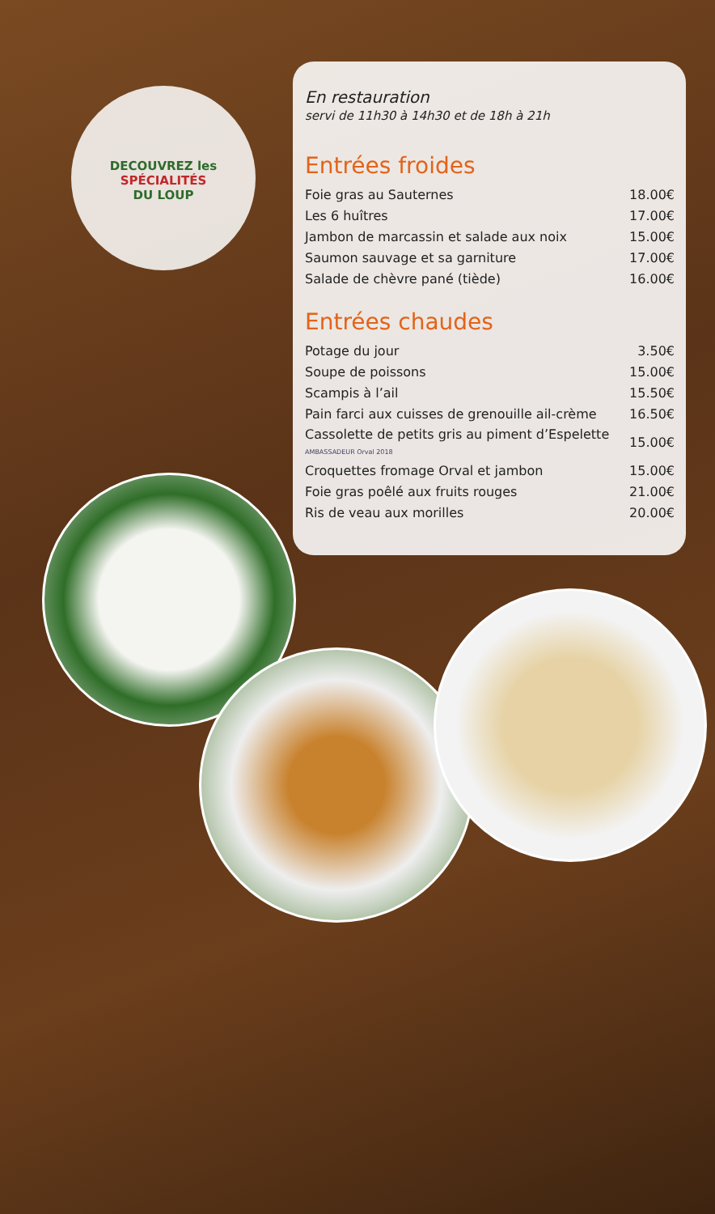DECOUVREZ les
SPÉCIALITÉS
DU LOUP
En restauration
servi de 11h30 à 14h30 et de 18h à 21h
Entrées froides
| Foie gras au Sauternes | 18.00€ |
| Les 6 huîtres | 17.00€ |
| Jambon de marcassin et salade aux noix | 15.00€ |
| Saumon sauvage et sa garniture | 17.00€ |
| Salade de chèvre pané (tiède) | 16.00€ |
Entrées chaudes
| Potage du jour | 3.50€ |
| Soupe de poissons | 15.00€ |
| Scampis à l’ail | 15.50€ |
| Pain farci aux cuisses de grenouille ail-crème | 16.50€ |
| Cassolette de petits gris au piment d’Espelette AMBASSADEUR Orval 2018 | 15.00€ |
| Croquettes fromage Orval et jambon | 15.00€ |
| Foie gras poêlé aux fruits rouges | 21.00€ |
| Ris de veau aux morilles | 20.00€ |